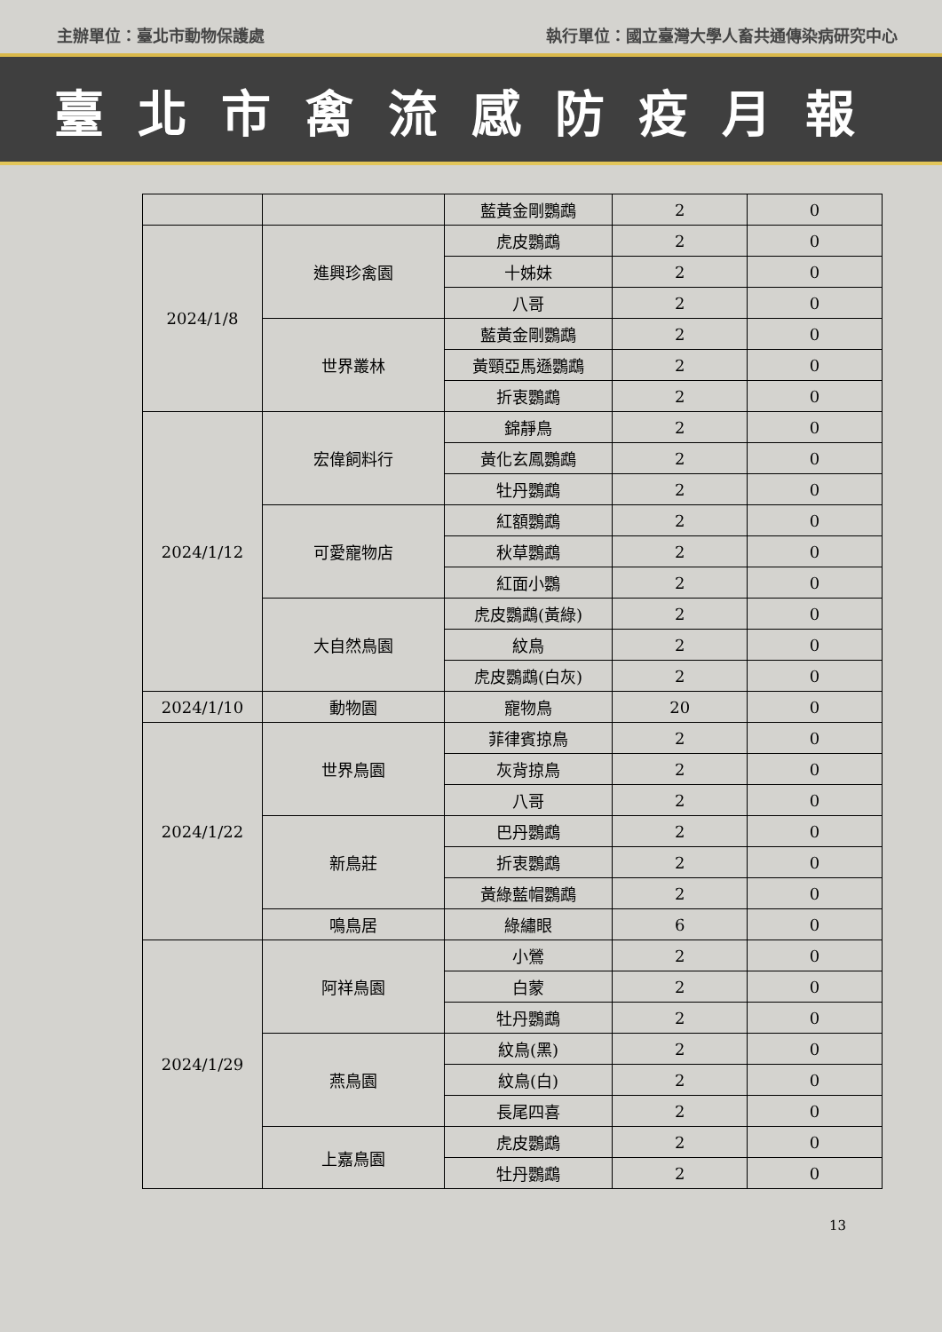主辦單位：臺北市動物保護處 執行單位：國立臺灣大學人畜共通傳染病研究中心
臺北市禽流感防疫月報
| | | 藍黃金剛鸚鵡 | 2 | 0 |
| 2024/1/8 | 進興珍禽園 | 虎皮鸚鵡 | 2 | 0 |
| | | 十姊妹 | 2 | 0 |
| | | 八哥 | 2 | 0 |
| | 世界叢林 | 藍黃金剛鸚鵡 | 2 | 0 |
| | | 黃頸亞馬遜鸚鵡 | 2 | 0 |
| | | 折衷鸚鵡 | 2 | 0 |
| 2024/1/12 | 宏偉飼料行 | 錦靜鳥 | 2 | 0 |
| | | 黃化玄鳳鸚鵡 | 2 | 0 |
| | | 牡丹鸚鵡 | 2 | 0 |
| | 可愛寵物店 | 紅額鸚鵡 | 2 | 0 |
| | | 秋草鸚鵡 | 2 | 0 |
| | | 紅面小鸚 | 2 | 0 |
| | 大自然鳥園 | 虎皮鸚鵡(黃綠) | 2 | 0 |
| | | 紋鳥 | 2 | 0 |
| | | 虎皮鸚鵡(白灰) | 2 | 0 |
| 2024/1/10 | 動物園 | 寵物鳥 | 20 | 0 |
| 2024/1/22 | 世界鳥園 | 菲律賓掠鳥 | 2 | 0 |
| | | 灰背掠鳥 | 2 | 0 |
| | | 八哥 | 2 | 0 |
| | 新鳥莊 | 巴丹鸚鵡 | 2 | 0 |
| | | 折衷鸚鵡 | 2 | 0 |
| | | 黃綠藍帽鸚鵡 | 2 | 0 |
| | 鳴鳥居 | 綠繡眼 | 6 | 0 |
| 2024/1/29 | 阿祥鳥園 | 小鶯 | 2 | 0 |
| | | 白蒙 | 2 | 0 |
| | | 牡丹鸚鵡 | 2 | 0 |
| | 燕鳥園 | 紋鳥(黑) | 2 | 0 |
| | | 紋鳥(白) | 2 | 0 |
| | | 長尾四喜 | 2 | 0 |
| | 上嘉鳥園 | 虎皮鸚鵡 | 2 | 0 |
| | | 牡丹鸚鵡 | 2 | 0 |
13